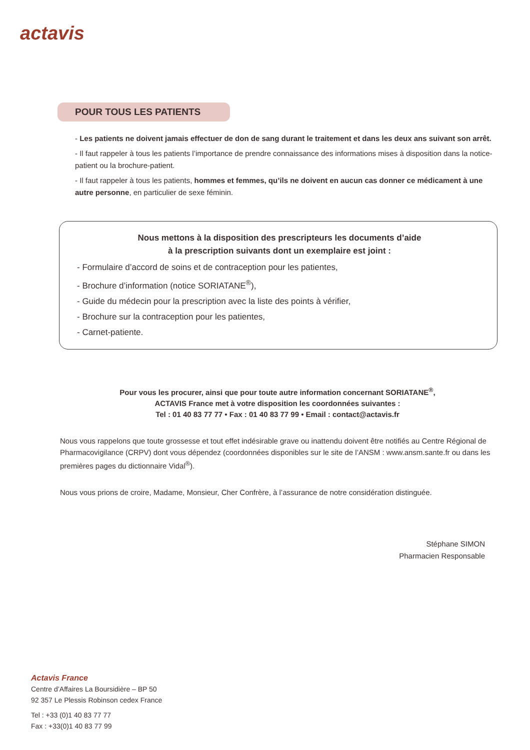actavis
POUR TOUS LES PATIENTS
- Les patients ne doivent jamais effectuer de don de sang durant le traitement et dans les deux ans suivant son arrêt.
- Il faut rappeler à tous les patients l’importance de prendre connaissance des informations mises à disposition dans la notice-patient ou la brochure-patient.
- Il faut rappeler à tous les patients, hommes et femmes, qu’ils ne doivent en aucun cas donner ce médicament à une autre personne, en particulier de sexe féminin.
Nous mettons à la disposition des prescripteurs les documents d’aide
à la prescription suivants dont un exemplaire est joint :
- Formulaire d’accord de soins et de contraception pour les patientes,
- Brochure d’information (notice SORIATANE<sup>®</sup>),
- Guide du médecin pour la prescription avec la liste des points à vérifier,
- Brochure sur la contraception pour les patientes,
- Carnet-patiente.
Pour vous les procurer, ainsi que pour toute autre information concernant SORIATANE<sup>®</sup>,
ACTAVIS France met à votre disposition les coordonnées suivantes :
Tel : 01 40 83 77 77 • Fax : 01 40 83 77 99 • Email : contact@actavis.fr
Nous vous rappelons que toute grossesse et tout effet indésirable grave ou inattendu doivent être notifiés au Centre Régional de Pharmacovigilance (CRPV) dont vous dépendez (coordonnées disponibles sur le site de l’ANSM : www.ansm.sante.fr ou dans les premières pages du dictionnaire Vidal<sup>®</sup>).
Nous vous prions de croire, Madame, Monsieur, Cher Confrère, à l’assurance de notre considération distinguée.
Stéphane SIMON
Pharmacien Responsable
Actavis France
Centre d’Affaires La Boursidière – BP 50
92 357 Le Plessis Robinson cedex France
Tel : +33 (0)1 40 83 77 77
Fax : +33(0)1 40 83 77 99